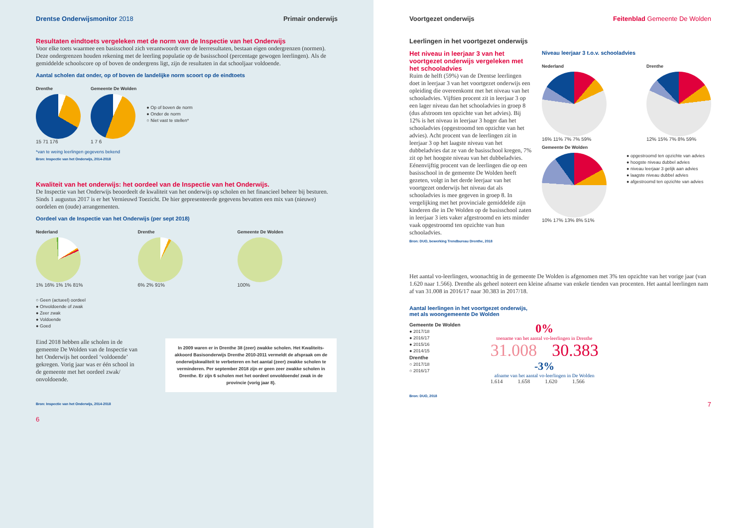Drentse Onderwijsmonitor 2018 Primair onderwijs
Resultaten eindtoets vergeleken met de norm van de Inspectie van het Onderwijs
Voor elke toets waarmee een basisschool zich verantwoordt over de leerresultaten, bestaan eigen ondergrenzen (normen). Deze ondergrenzen houden rekening met de leerling populatie op de basisschool (percentage gewogen leerlingen). Als de gemiddelde schoolscore op of boven de ondergrens ligt, zijn de resultaten in dat schooljaar voldoende.
Aantal scholen dat onder, op of boven de landelijke norm scoort op de eindtoets
Drenthe
15 71 176
Gemeente De Wolden
1 7 6
● Op of boven de norm
● Onder de norm
○ Niet vast te stellen*
*van te weing leerlingen gegevens bekend
Bron: Inspectie van het Onderwijs, 2014-2018
Kwaliteit van het onderwijs: het oordeel van de Inspectie van het Onderwijs.
De Inspectie van het Onderwijs beoordeelt de kwaliteit van het onderwijs op scholen en het financieel beheer bij besturen. Sinds 1 augustus 2017 is er het Vernieuwd Toezicht. De hier gepresenteerde gegevens bevatten een mix van (nieuwe) oordelen en (oude) arrangementen.
Oordeel van de Inspectie van het Onderwijs (per sept 2018)
Nederland
1% 16% 1% 1% 81%
Drenthe
6% 2% 91%
Gemeente De Wolden
100%
○ Geen (actueel) oordeel
● Onvoldoende of zwak
● Zeer zwak
● Voldoende
● Goed
Eind 2018 hebben alle scholen in de gemeente De Wolden van de Inspectie van het Onderwijs het oordeel ‘voldoende’ gekregen. Vorig jaar was er één school in de gemeente met het oordeel zwak/ onvoldoende.
In 2009 waren er in Drenthe 38 (zeer) zwakke scholen. Het Kwaliteits­akkoord Basisonderwijs Drenthe 2010-2011 vermeldt de afspraak om de onderwijskwaliteit te verbeteren en het aantal (zeer) zwakke scholen te verminderen. Per september 2018 zijn er geen zeer zwakke scholen in Drenthe. Er zijn 6 scholen met het oordeel onvoldoende/ zwak in de provincie (vorig jaar 8).
Bron: Inspectie van het Onderwijs, 2014-2018
6
Voortgezet onderwijs Feitenblad Gemeente De Wolden
Leerlingen in het voortgezet onderwijs
Het niveau in leerjaar 3 van het voortgezet onderwijs vergeleken met het schooladvies
Ruim de helft (59%) van de Drentse leerlingen doet in leerjaar 3 van het voortgezet onderwijs een opleiding die overeenkomt met het niveau van het schooladvies. Vijftien procent zit in leerjaar 3 op een lager niveau dan het schooladvies in groep 8 (dus afstroom ten opzichte van het advies). Bij 12% is het niveau in leerjaar 3 hoger dan het schooladvies (opgestroomd ten opzichte van het advies). Acht procent van de leerlingen zit in leerjaar 3 op het laagste niveau van het dubbeladvies dat ze van de basisschool kregen, 7% zit op het hoogste niveau van het dubbeladvies. Eénenvijftig procent van de leerlingen die op een basisschool in de gemeente De Wolden heeft gezeten, volgt in het derde leerjaar van het voortgezet onderwijs het niveau dat als schooladvies is mee gegeven in groep 8. In vergelijking met het provinciale gemiddelde zijn kinderen die in De Wolden op de basisschool zaten in leerjaar 3 iets vaker afgestroomd en iets minder vaak opgestroomd ten opzichte van hun schooladvies.
Niveau leerjaar 3 t.o.v. schooladvies
Nederland
16% 11% 7% 7% 59%
Drenthe
12% 15% 7% 8% 59%
Gemeente De Wolden
10% 17% 13% 8% 51%
● opgestroomd ten opzichte van advies
● hoogste niveau dubbel advies
● niveau leerjaar 3 gelijk aan advies
● laagste niveau dubbel advies
● afgestroomd ten opzichte van advies
Bron: DUO, bewerking Trendbureau Drenthe, 2018
Het aantal vo-leerlingen, woonachtig in de gemeente De Wolden is afgenomen met 3% ten opzichte van het vorige jaar (van 1.620 naar 1.566). Drenthe als geheel noteert een kleine afname van enkele tienden van procenten. Het aantal leerlingen nam af van 31.008 in 2016/17 naar 30.383 in 2017/18.
Aantal leerlingen in het voortgezet onderwijs,
met als woongemeente De Wolden
Gemeente De Wolden
● 2017/18
● 2016/17
● 2015/16
● 2014/15
Drenthe
○ 2017/18
○ 2016/17
0%
toename van het aantal vo-leerlingen in Drenthe
31.008 30.383
-3%
afname van het aantal vo-leerlingen in De Wolden
1.614 1.658 1.620 1.566
Bron: DUO, 2018
7